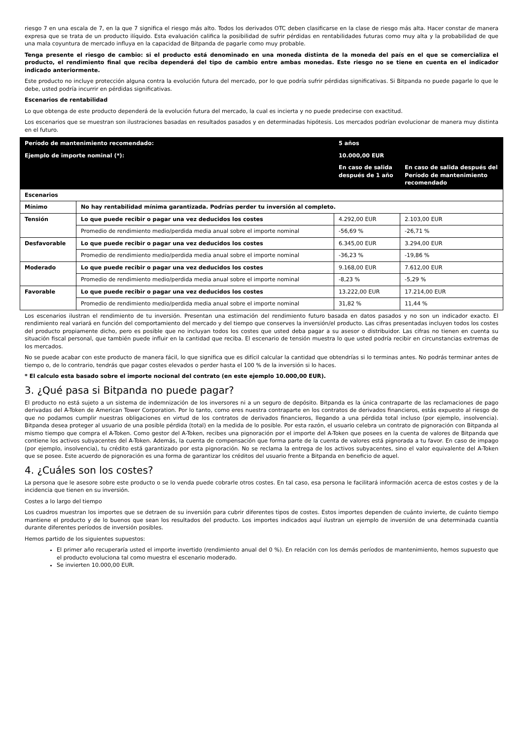riesgo 7 en una escala de 7, en la que 7 significa el riesgo más alto. Todos los derivados OTC deben clasificarse en la clase de riesgo más alta. Hacer constar de manera expresa que se trata de un producto ilíquido. Esta evaluación califica la posibilidad de sufrir pérdidas en rentabilidades futuras como muy alta y la probabilidad de que una mala coyuntura de mercado influya en la capacidad de Bitpanda de pagarle como muy probable.
Tenga presente el riesgo de cambio: si el producto está denominado en una moneda distinta de la moneda del país en el que se comercializa el producto, el rendimiento final que reciba dependerá del tipo de cambio entre ambas monedas. Este riesgo no se tiene en cuenta en el indicador indicado anteriormente.
Este producto no incluye protección alguna contra la evolución futura del mercado, por lo que podría sufrir pérdidas significativas. Si Bitpanda no puede pagarle lo que le debe, usted podría incurrir en pérdidas significativas.
Escenarios de rentabilidad
Lo que obtenga de este producto dependerá de la evolución futura del mercado, la cual es incierta y no puede predecirse con exactitud.
Los escenarios que se muestran son ilustraciones basadas en resultados pasados y en determinadas hipótesis. Los mercados podrían evolucionar de manera muy distinta en el futuro.
| Período de mantenimiento recomendado: | | 5 años | |
| Ejemplo de importe nominal (*): | | 10.000,00 EUR | |
| | | En caso de salida después de 1 año | En caso de salida después del Período de mantenimiento recomendado |
| Escenarios | | | |
| Mínimo | No hay rentabilidad mínima garantizada. Podrías perder tu inversión al completo. | | |
| Tensión | Lo que puede recibir o pagar una vez deducidos los costes | 4.292,00 EUR | 2.103,00 EUR |
| | Promedio de rendimiento medio/perdida media anual sobre el importe nominal | -56,69 % | -26,71 % |
| Desfavorable | Lo que puede recibir o pagar una vez deducidos los costes | 6.345,00 EUR | 3.294,00 EUR |
| | Promedio de rendimiento medio/perdida media anual sobre el importe nominal | -36,23 % | -19,86 % |
| Moderado | Lo que puede recibir o pagar una vez deducidos los costes | 9.168,00 EUR | 7.612,00 EUR |
| | Promedio de rendimiento medio/perdida media anual sobre el importe nominal | -8,23 % | -5,29 % |
| Favorable | Lo que puede recibir o pagar una vez deducidos los costes | 13.222,00 EUR | 17.214,00 EUR |
| | Promedio de rendimiento medio/perdida media anual sobre el importe nominal | 31,82 % | 11,44 % |
Los escenarios ilustran el rendimiento de tu inversión. Presentan una estimación del rendimiento futuro basada en datos pasados y no son un indicador exacto. El rendimiento real variará en función del comportamiento del mercado y del tiempo que conserves la inversión/el producto. Las cifras presentadas incluyen todos los costes del producto propiamente dicho, pero es posible que no incluyan todos los costes que usted deba pagar a su asesor o distribuidor. Las cifras no tienen en cuenta su situación fiscal personal, que también puede influir en la cantidad que reciba. El escenario de tensión muestra lo que usted podría recibir en circunstancias extremas de los mercados.
No se puede acabar con este producto de manera fácil, lo que significa que es difícil calcular la cantidad que obtendrías si lo terminas antes. No podrás terminar antes de tiempo o, de lo contrario, tendrás que pagar costes elevados o perder hasta el 100 % de la inversión si lo haces.
* El calculo esta basado sobre el importe nocional del contrato (en este ejemplo 10.000,00 EUR).
3. ¿Qué pasa si Bitpanda no puede pagar?
El producto no está sujeto a un sistema de indemnización de los inversores ni a un seguro de depósito. Bitpanda es la única contraparte de las reclamaciones de pago derivadas del A-Token de American Tower Corporation. Por lo tanto, como eres nuestra contraparte en los contratos de derivados financieros, estás expuesto al riesgo de que no podamos cumplir nuestras obligaciones en virtud de los contratos de derivados financieros, llegando a una pérdida total incluso (por ejemplo, insolvencia). Bitpanda desea proteger al usuario de una posible pérdida (total) en la medida de lo posible. Por esta razón, el usuario celebra un contrato de pignoración con Bitpanda al mismo tiempo que compra el A-Token. Como gestor del A-Token, recibes una pignoración por el importe del A-Token que posees en la cuenta de valores de Bitpanda que contiene los activos subyacentes del A-Token. Además, la cuenta de compensación que forma parte de la cuenta de valores está pignorada a tu favor. En caso de impago (por ejemplo, insolvencia), tu crédito está garantizado por esta pignoración. No se reclama la entrega de los activos subyacentes, sino el valor equivalente del A-Token que se posee. Este acuerdo de pignoración es una forma de garantizar los créditos del usuario frente a Bitpanda en beneficio de aquel.
4. ¿Cuáles son los costes?
La persona que le asesore sobre este producto o se lo venda puede cobrarle otros costes. En tal caso, esa persona le facilitará información acerca de estos costes y de la incidencia que tienen en su inversión.
Costes a lo largo del tiempo
Los cuadros muestran los importes que se detraen de su inversión para cubrir diferentes tipos de costes. Estos importes dependen de cuánto invierte, de cuánto tiempo mantiene el producto y de lo buenos que sean los resultados del producto. Los importes indicados aquí ilustran un ejemplo de inversión de una determinada cuantía durante diferentes períodos de inversión posibles.
Hemos partido de los siguientes supuestos:
El primer año recuperaría usted el importe invertido (rendimiento anual del 0 %). En relación con los demás períodos de mantenimiento, hemos supuesto que el producto evoluciona tal como muestra el escenario moderado.
Se invierten 10.000,00 EUR.